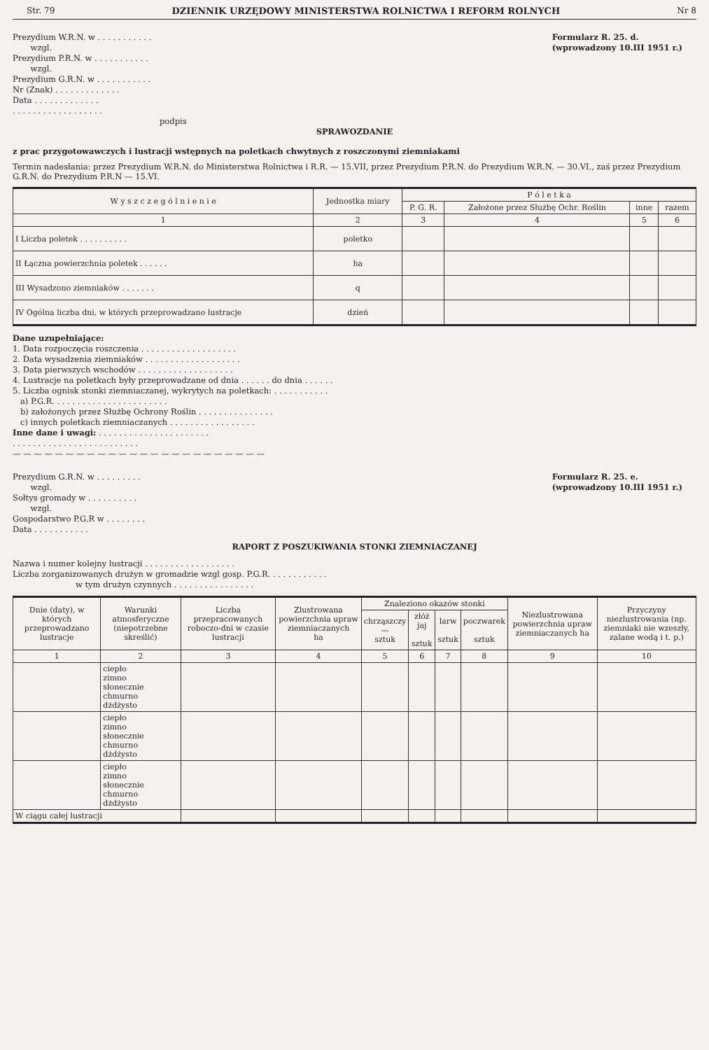Str. 79 DZIENNIK URZĘDOWY MINISTERSTWA ROLNICTWA I REFORM ROLNYCH Nr 8
Prezydium W.R.N. w . . . . . . . . . . .
wzgl.
Prezydium P.R.N. w . . . . . . . . . . .
wzgl.
Prezydium G.R.N. w . . . . . . . . . . .
Nr (Znak) . . . . . . . . . . . . .
Data . . . . . . . . . . . . .
. . . . . . . . . . . . . . . . . .
podpis
Formularz R. 25. d.
(wprowadzony 10.III 1951 r.)
SPRAWOZDANIE
z prac przygotowawczych i lustracji wstępnych na poletkach chwytnych z roszczonymi ziemniakami
Termin nadesłania: przez Prezydium W.R.N. do Ministerstwa Rolnictwa i R.R. — 15.VII, przez Prezydium P.R.N. do Prezydium W.R.N. — 30.VI., zaś przez Prezydium G.R.N. do Prezydium P.R.N — 15.VI.
| W y s z c z e g ó l n i e n i e | Jednostka miary | P ó l e t k a | | | |
| --- | --- | --- | --- | --- | --- |
| | | P. G. R. | Założone przez Służbę Ochr. Roślin | inne | razem |
| 1 | 2 | 3 | 4 | 5 | 6 |
| I Liczba poletek . . . . . . . . . . | poletko | | | | |
| II Łączna powierzchnia poletek . . . . . . | ha | | | | |
| III Wysadzono ziemniaków . . . . . . . | q | | | | |
| IV Ogólna liczba dni, w których przeprowadzano lustracje | dzień | | | | |
Dane uzupełniające:
1. Data rozpoczęcia roszczenia . . . . . . . . . . . . . . . . . . .
2. Data wysadzenia ziemniaków . . . . . . . . . . . . . . . . . . .
3. Data pierwszych wschodów . . . . . . . . . . . . . . . . . . .
4. Lustracje na poletkach były przeprowadzane od dnia . . . . . . do dnia . . . . . .
5. Liczba ognisk stonki ziemniaczanej, wykrytych na poletkach: . . . . . . . . . . .
a) P.G.R. . . . . . . . . . . . . . . . . . . . . . .
b) założonych przez Służbę Ochrony Roślin . . . . . . . . . . . . . . .
c) innych poletkach ziemniaczanych . . . . . . . . . . . . . . . . .
Inne dane i uwagi: . . . . . . . . . . . . . . . . . . . . . .
. . . . . . . . . . . . . . . . . . . . . . . . .
— — — — — — — — — — — — — — — — — — — — — — — —
Prezydium G.R.N. w . . . . . . . . .
wzgl.
Sołtys gromady w . . . . . . . . . .
wzgl.
Gospodarstwo P.G.R w . . . . . . . .
Data . . . . . . . . . . .
Formularz R. 25. e.
(wprowadzony 10.III 1951 r.)
RAPORT Z POSZUKIWANIA STONKI ZIEMNIACZANEJ
Nazwa i numer kolejny lustracji . . . . . . . . . . . . . . . . . .
Liczba zorganizowanych drużyn w gromadzie wzgl gosp. P.G.R. . . . . . . . . . . .
w tym drużyn czynnych . . . . . . . . . . . . . . . .
| Dnie (daty), w których przeprowadzano lustracje | Warunki atmosferyczne (niepotrzebne skreślić) | Liczba przepracowanych roboczo-dni w czasie lustracji | Zlustrowana powierzchnia upraw ziemniaczanych ha | Znaleziono okazów stonki | | | | Niezlustrowana powierzchnia upraw ziemniaczanych ha | Przyczyny niezlustrowania (np. ziemniaki nie wzeszły, zalane wodą i t. p.) |
| --- | --- | --- | --- | --- | --- | --- | --- | --- | --- |
| | | | | chrząszczy — sztuk | złóż jaj sztuk | larw sztuk | poczwarek sztuk | | |
| 1 | 2 | 3 | 4 | 5 | 6 | 7 | 8 | 9 | 10 |
| | ciepło zimno słonecznie chmurno dżdżysto | | | | | | | | |
| | ciepło zimno słonecznie chmurno dżdżysto | | | | | | | | |
| | ciepło zimno słonecznie chmurno dżdżysto | | | | | | | | |
| W ciągu całej lustracji | | | | | | | | | |